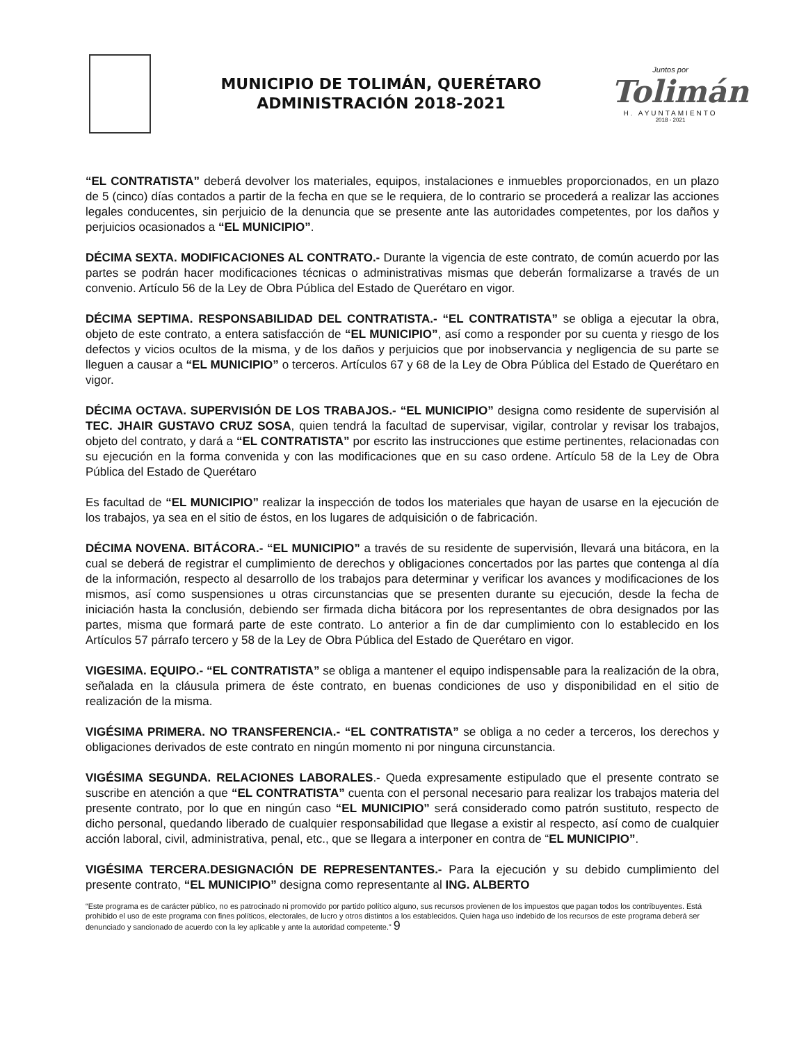MUNICIPIO DE TOLIMÁN, QUERÉTARO
ADMINISTRACIÓN 2018-2021
Juntos por
Tolimán
H. AYUNTAMIENTO
2018 - 2021
“EL CONTRATISTA” deberá devolver los materiales, equipos, instalaciones e inmuebles proporcionados, en un plazo de 5 (cinco) días contados a partir de la fecha en que se le requiera, de lo contrario se procederá a realizar las acciones legales conducentes, sin perjuicio de la denuncia que se presente ante las autoridades competentes, por los daños y perjuicios ocasionados a “EL MUNICIPIO”.
DÉCIMA SEXTA. MODIFICACIONES AL CONTRATO.- Durante la vigencia de este contrato, de común acuerdo por las partes se podrán hacer modificaciones técnicas o administrativas mismas que deberán formalizarse a través de un convenio. Artículo 56 de la Ley de Obra Pública del Estado de Querétaro en vigor.
DÉCIMA SEPTIMA. RESPONSABILIDAD DEL CONTRATISTA.- “EL CONTRATISTA” se obliga a ejecutar la obra, objeto de este contrato, a entera satisfacción de “EL MUNICIPIO”, así como a responder por su cuenta y riesgo de los defectos y vicios ocultos de la misma, y de los daños y perjuicios que por inobservancia y negligencia de su parte se lleguen a causar a “EL MUNICIPIO” o terceros. Artículos 67 y 68 de la Ley de Obra Pública del Estado de Querétaro en vigor.
DÉCIMA OCTAVA. SUPERVISIÓN DE LOS TRABAJOS.- “EL MUNICIPIO” designa como residente de supervisión al TEC. JHAIR GUSTAVO CRUZ SOSA, quien tendrá la facultad de supervisar, vigilar, controlar y revisar los trabajos, objeto del contrato, y dará a “EL CONTRATISTA” por escrito las instrucciones que estime pertinentes, relacionadas con su ejecución en la forma convenida y con las modificaciones que en su caso ordene. Artículo 58 de la Ley de Obra Pública del Estado de Querétaro
Es facultad de “EL MUNICIPIO” realizar la inspección de todos los materiales que hayan de usarse en la ejecución de los trabajos, ya sea en el sitio de éstos, en los lugares de adquisición o de fabricación.
DÉCIMA NOVENA. BITÁCORA.- “EL MUNICIPIO” a través de su residente de supervisión, llevará una bitácora, en la cual se deberá de registrar el cumplimiento de derechos y obligaciones concertados por las partes que contenga al día de la información, respecto al desarrollo de los trabajos para determinar y verificar los avances y modificaciones de los mismos, así como suspensiones u otras circunstancias que se presenten durante su ejecución, desde la fecha de iniciación hasta la conclusión, debiendo ser firmada dicha bitácora por los representantes de obra designados por las partes, misma que formará parte de este contrato. Lo anterior a fin de dar cumplimiento con lo establecido en los Artículos 57 párrafo tercero y 58 de la Ley de Obra Pública del Estado de Querétaro en vigor.
VIGESIMA. EQUIPO.- “EL CONTRATISTA” se obliga a mantener el equipo indispensable para la realización de la obra, señalada en la cláusula primera de éste contrato, en buenas condiciones de uso y disponibilidad en el sitio de realización de la misma.
VIGÉSIMA PRIMERA. NO TRANSFERENCIA.- “EL CONTRATISTA” se obliga a no ceder a terceros, los derechos y obligaciones derivados de este contrato en ningún momento ni por ninguna circunstancia.
VIGÉSIMA SEGUNDA. RELACIONES LABORALES.- Queda expresamente estipulado que el presente contrato se suscribe en atención a que “EL CONTRATISTA” cuenta con el personal necesario para realizar los trabajos materia del presente contrato, por lo que en ningún caso “EL MUNICIPIO” será considerado como patrón sustituto, respecto de dicho personal, quedando liberado de cualquier responsabilidad que llegase a existir al respecto, así como de cualquier acción laboral, civil, administrativa, penal, etc., que se llegara a interponer en contra de “EL MUNICIPIO”.
VIGÉSIMA TERCERA.DESIGNACIÓN DE REPRESENTANTES.- Para la ejecución y su debido cumplimiento del presente contrato, “EL MUNICIPIO” designa como representante al ING. ALBERTO
“Este programa es de carácter público, no es patrocinado ni promovido por partido político alguno, sus recursos provienen de los impuestos que pagan todos los contribuyentes. Está prohibido el uso de este programa con fines políticos, electorales, de lucro y otros distintos a los establecidos. Quien haga uso indebido de los recursos de este programa deberá ser denunciado y sancionado de acuerdo con la ley aplicable y ante la autoridad competente.” 9